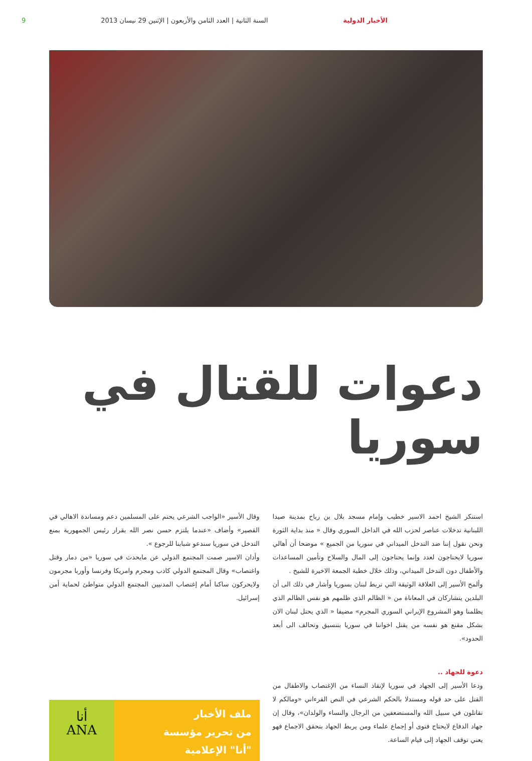الأخبار الدولية السنة الثانية | العدد الثامن والأربعون | الإثنين 29 نيسان 2013 9
دعوات للقتال في سوريا
استنكر الشيخ احمد الاسير خطيب وإمام مسجد بلال بن رباح بمدينة صيدا اللبنانية تدخلات عناصر لحزب الله في الداخل السوري وقال « منذ بداية الثورة ونحن نقول إننا ضد التدخل الميداني في سوريا من الجميع » موضحا أن أهالي سوريا لايحتاجون لعدد وإنما يحتاجون إلى المال والسلاح وتأمين المساعدات والأطفال دون التدخل الميداني، وذلك خلال خطبة الجمعة الاخيرة للشيخ .
وألمح الأسير إلى العلاقة الوثيقة التي تربط لبنان بسوريا وأشار في ذلك الى أن البلدين يتشاركان في المعاناة من « الظالم الذي ظلمهم هو نفس الظالم الذي يظلمنا وهو المشروع الإيراني السوري المجرم» مضيفا « الذي يحتل لبنان الان بشكل مقنع هو نفسه من يقتل اخواننا في سوريا بتنسيق وتحالف الى أبعد الحدود».
دعوة للجهاد ..
ودعا الأسير إلى الجهاد في سوريا لإنقاذ النساء من الإغتصاب والاطفال من القتل على حد قوله ومستدلا بالحكم الشرعي في النص القرءاني «ومالكم لا تقاتلون في سبيل الله والمستضعفين من الرجال والنساء والولدان»، وقال إن جهاد الدفاع لايحتاج فتوى أو إجماع علماء ومن يربط الجهاد بتحقق الاجماع فهو يعني توقف الجهاد إلى قيام الساعة.
وقال الأسير «الواجب الشرعي يحتم على المسلمين دعم ومساندة الاهالي في القصير» وأضاف «عندما يلتزم حسن نصر الله بقرار رئيس الجمهورية بمنع التدخل في سوريا سندعو شبابنا للرجوع ».
وأدان الاسير صمت المجتمع الدولي عن مايحدث في سوريا «من دمار وقتل واغتصاب» وقال المجتمع الدولي كاذب ومجرم وامريكا وفرنسا وأوربا مجرمون ولايحركون ساكنا أمام إغتصاب المدنيين المجتمع الدولي متواطئ لحماية أمن إسرائيل.
ملف الأخبار
من تحرير مؤسسة
"أنا" الإعلامية
أنا
ANA